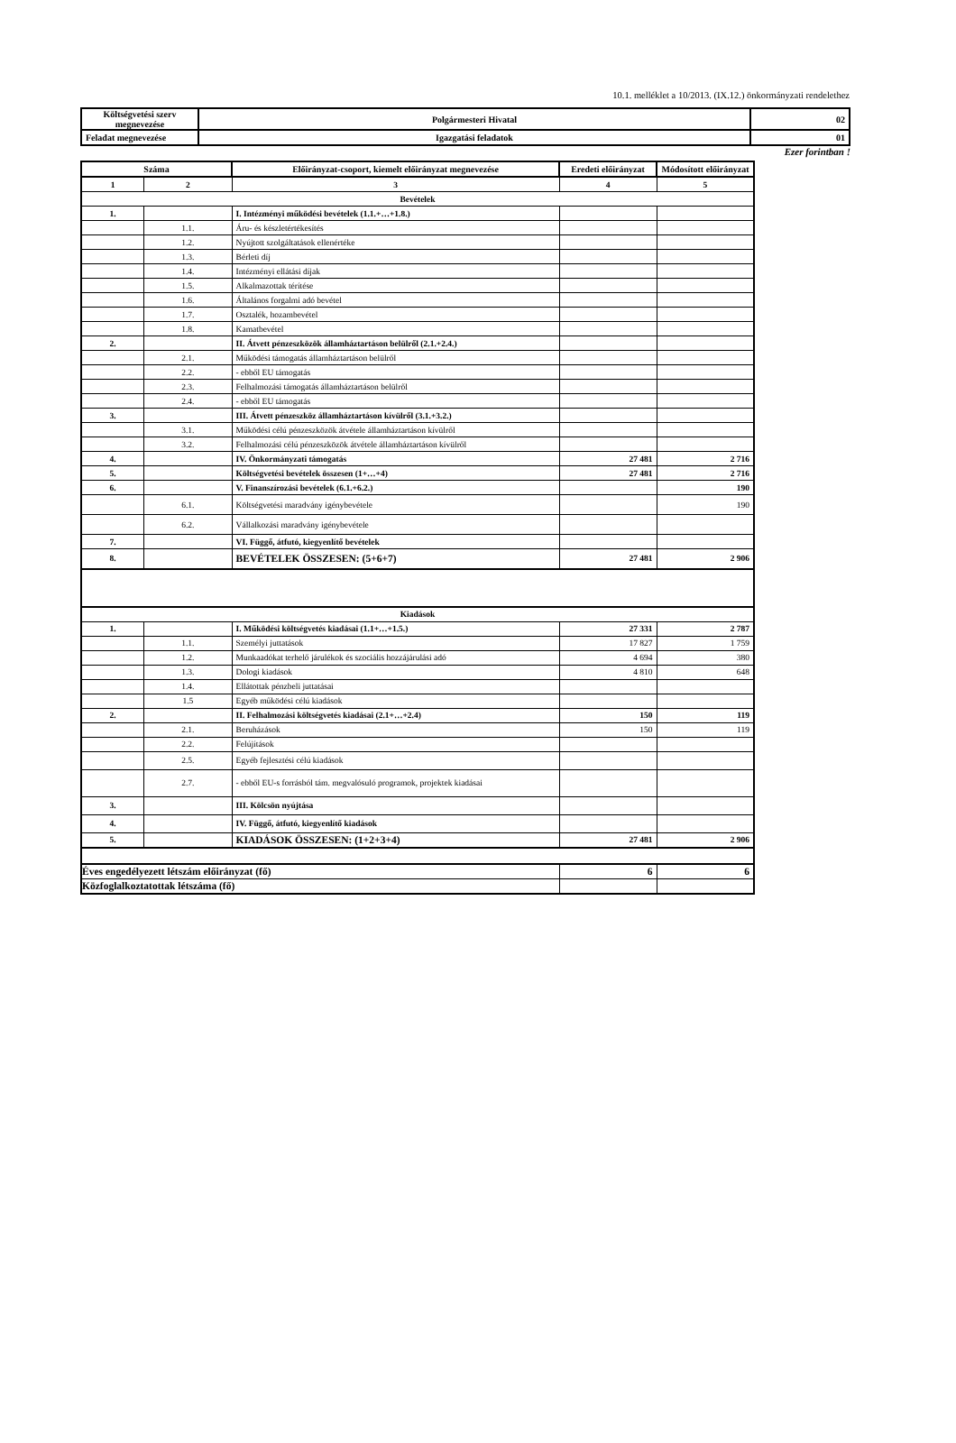10.1. melléklet a 10/2013. (IX.12.) önkormányzati rendelethez
| Költségvetési szerv megnevezése | Polgármesteri Hivatal | 02 |
| Feladat megnevezése | Igazgatási feladatok | 01 |
Ezer forintban !
| Száma | | Előirányzat-csoport, kiemelt előirányzat megnevezése | Eredeti előirányzat | Módosított előirányzat |
| --- | --- | --- | --- | --- |
| 1 | 2 | 3 | 4 | 5 |
| Bevételek | | | | |
| 1. | | I. Intézményi működési bevételek (1.1.+…+1.8.) | | |
| | 1.1. | Áru- és készletértékesítés | | |
| | 1.2. | Nyújtott szolgáltatások ellenértéke | | |
| | 1.3. | Bérleti díj | | |
| | 1.4. | Intézményi ellátási díjak | | |
| | 1.5. | Alkalmazottak térítése | | |
| | 1.6. | Általános forgalmi adó bevétel | | |
| | 1.7. | Osztalék, hozambevétel | | |
| | 1.8. | Kamatbevétel | | |
| 2. | | II. Átvett pénzeszközök államháztartáson belülről (2.1.+2.4.) | | |
| | 2.1. | Működési támogatás államháztartáson belülről | | |
| | 2.2. | - ebből EU támogatás | | |
| | 2.3. | Felhalmozási támogatás államháztartáson belülről | | |
| | 2.4. | - ebből EU támogatás | | |
| 3. | | III. Átvett pénzeszköz államháztartáson kívülről (3.1.+3.2.) | | |
| | 3.1. | Működési célú pénzeszközök átvétele államháztartáson kívülről | | |
| | 3.2. | Felhalmozási célú pénzeszközök átvétele államháztartáson kívülről | | |
| 4. | | IV. Önkormányzati támogatás | 27 481 | 2 716 |
| 5. | | Költségvetési bevételek összesen (1+…+4) | 27 481 | 2 716 |
| 6. | | V. Finanszírozási bevételek (6.1.+6.2.) | | 190 |
| | 6.1. | Költségvetési maradvány igénybevétele | | 190 |
| | 6.2. | Vállalkozási maradvány igénybevétele | | |
| 7. | | VI. Függő, átfutó, kiegyenlítő bevételek | | |
| 8. | | BEVÉTELEK ÖSSZESEN: (5+6+7) | 27 481 | 2 906 |
| Kiadások | | | | |
| 1. | | I. Működési költségvetés kiadásai (1.1+…+1.5.) | 27 331 | 2 787 |
| | 1.1. | Személyi juttatások | 17 827 | 1 759 |
| | 1.2. | Munkaadókat terhelő járulékok és szociális hozzájárulási adó | 4 694 | 380 |
| | 1.3. | Dologi kiadások | 4 810 | 648 |
| | 1.4. | Ellátottak pénzbeli juttatásai | | |
| | 1.5 | Egyéb működési célú kiadások | | |
| 2. | | II. Felhalmozási költségvetés kiadásai (2.1+…+2.4) | 150 | 119 |
| | 2.1. | Beruházások | 150 | 119 |
| | 2.2. | Felújítások | | |
| | 2.5. | Egyéb fejlesztési célú kiadások | | |
| | 2.7. | - ebből EU-s forrásból tám. megvalósuló programok, projektek kiadásai | | |
| 3. | | III. Kölcsön nyújtása | | |
| 4. | | IV. Függő, átfutó, kiegyenlítő kiadások | | |
| 5. | | KIADÁSOK ÖSSZESEN: (1+2+3+4) | 27 481 | 2 906 |
| Éves engedélyezett létszám előirányzat (fő) | | | 6 | 6 |
| Közfoglalkoztatottak létszáma (fő) | | | | |